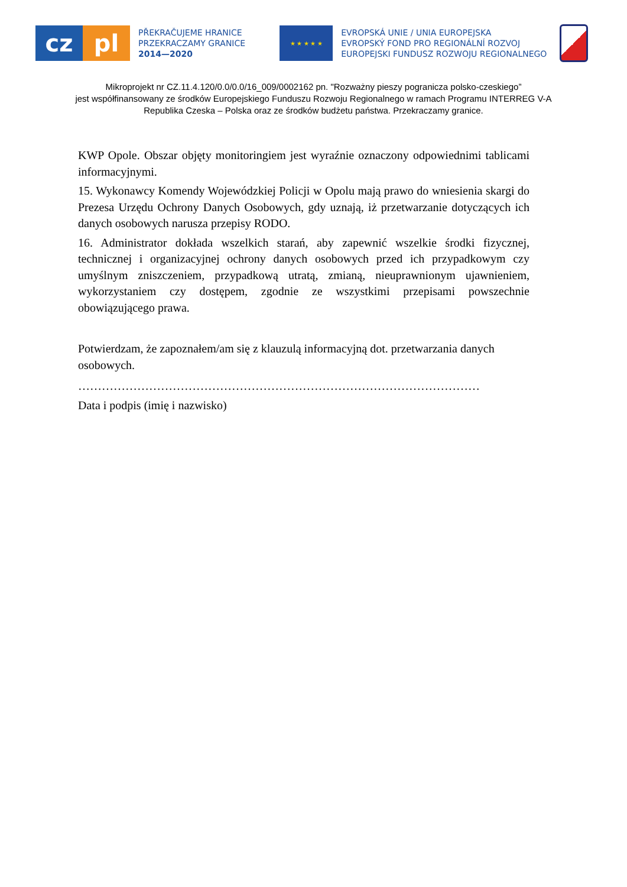cz pl
PŘEKRAČUJEME HRANICE
PRZEKRACZAMY GRANICE
2014—2020
★ ★ ★ ★ ★
EVROPSKÁ UNIE / UNIA EUROPEJSKA
EVROPSKÝ FOND PRO REGIONÁLNÍ ROZVOJ
EUROPEJSKI FUNDUSZ ROZWOJU REGIONALNEGO
Mikroprojekt nr CZ.11.4.120/0.0/0.0/16_009/0002162 pn. "Rozważny pieszy pogranicza polsko-czeskiego”
jest współfinansowany ze środków Europejskiego Funduszu Rozwoju Regionalnego w ramach Programu INTERREG V-A
Republika Czeska – Polska oraz ze środków budżetu państwa. Przekraczamy granice.
KWP Opole. Obszar objęty monitoringiem jest wyraźnie oznaczony odpowiednimi tablicami informacyjnymi.
15. Wykonawcy Komendy Wojewódzkiej Policji w Opolu mają prawo do wniesienia skargi do Prezesa Urzędu Ochrony Danych Osobowych, gdy uznają, iż przetwarzanie dotyczących ich danych osobowych narusza przepisy RODO.
16. Administrator dokłada wszelkich starań, aby zapewnić wszelkie środki fizycznej, technicznej i organizacyjnej ochrony danych osobowych przed ich przypadkowym czy umyślnym zniszczeniem, przypadkową utratą, zmianą, nieuprawnionym ujawnieniem, wykorzystaniem czy dostępem, zgodnie ze wszystkimi przepisami powszechnie obowiązującego prawa.
Potwierdzam, że zapoznałem/am się z klauzulą informacyjną dot. przetwarzania danych osobowych.
…………………………………………………………………………………………
Data i podpis (imię i nazwisko)